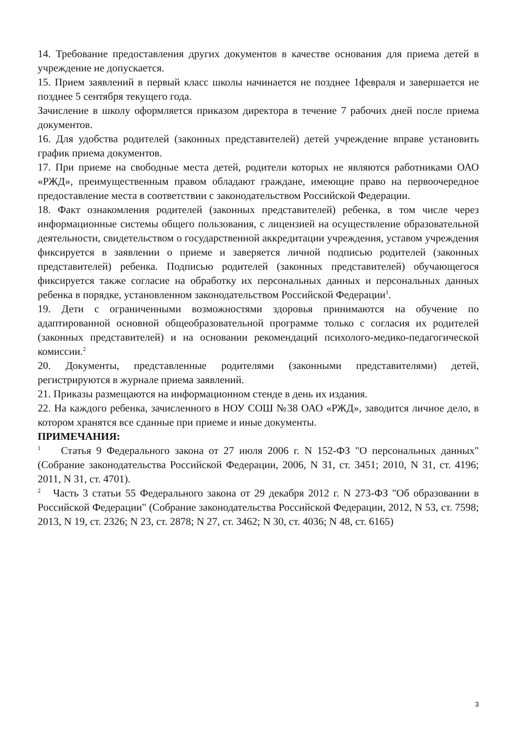14. Требование предоставления других документов в качестве основания для приема детей в учреждение не допускается.
15. Прием заявлений в первый класс школы начинается не позднее 1февраля и завершается не позднее 5 сентября текущего года.
Зачисление в школу оформляется приказом директора в течение 7 рабочих дней после приема документов.
16. Для удобства родителей (законных представителей) детей учреждение вправе установить график приема документов.
17. При приеме на свободные места детей, родители которых не являются работниками ОАО «РЖД», преимущественным правом обладают граждане, имеющие право на первоочередное предоставление места в соответствии с законодательством Российской Федерации.
18. Факт ознакомления родителей (законных представителей) ребенка, в том числе через информационные системы общего пользования, с лицензией на осуществление образовательной деятельности, свидетельством о государственной аккредитации учреждения, уставом учреждения фиксируется в заявлении о приеме и заверяется личной подписью родителей (законных представителей) ребенка. Подписью родителей (законных представителей) обучающегося фиксируется также согласие на обработку их персональных данных и персональных данных ребенка в порядке, установленном законодательством Российской Федерации<sup>1</sup>.
19. Дети с ограниченными возможностями здоровья принимаются на обучение по адаптированной основной общеобразовательной программе только с согласия их родителей (законных представителей) и на основании рекомендаций психолого-медико-педагогической комиссии.<sup>2</sup>
20. Документы, представленные родителями (законными представителями) детей, регистрируются в журнале приема заявлений.
21. Приказы размещаются на информационном стенде в день их издания.
22. На каждого ребенка, зачисленного в НОУ СОШ №38 ОАО «РЖД», заводится личное дело, в котором хранятся все сданные при приеме и иные документы.
ПРИМЕЧАНИЯ:
<sup>1</sup> Статья 9 Федерального закона от 27 июля 2006 г. N 152-ФЗ "О персональных данных" (Собрание законодательства Российской Федерации, 2006, N 31, ст. 3451; 2010, N 31, ст. 4196; 2011, N 31, ст. 4701).
<sup>2</sup> Часть 3 статьи 55 Федерального закона от 29 декабря 2012 г. N 273-ФЗ "Об образовании в Российской Федерации" (Собрание законодательства Российской Федерации, 2012, N 53, ст. 7598; 2013, N 19, ст. 2326; N 23, ст. 2878; N 27, ст. 3462; N 30, ст. 4036; N 48, ст. 6165)
3